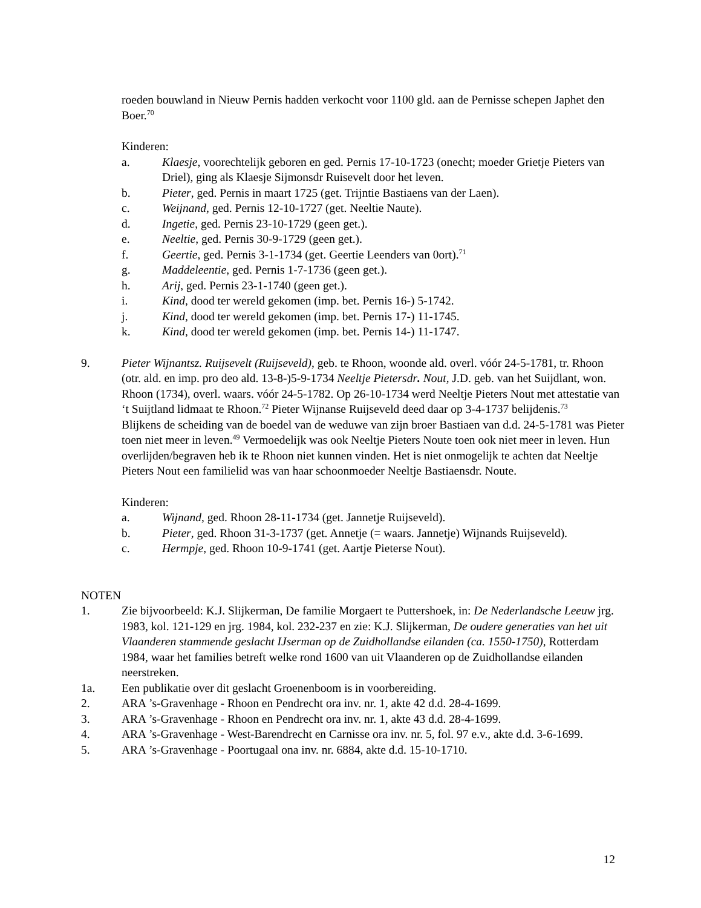roeden bouwland in Nieuw Pernis hadden verkocht voor 1100 gld. aan de Pernisse schepen Japhet den Boer.<sup>70</sup>
Kinderen:
a. Klaesje, voorechtelijk geboren en ged. Pernis 17-10-1723 (onecht; moeder Grietje Pieters van Driel), ging als Klaesje Sijmonsdr Ruisevelt door het leven.
b. Pieter, ged. Pernis in maart 1725 (get. Trijntie Bastiaens van der Laen).
c. Weijnand, ged. Pernis 12-10-1727 (get. Neeltie Naute).
d. Ingetie, ged. Pernis 23-10-1729 (geen get.).
e. Neeltie, ged. Pernis 30-9-1729 (geen get.).
f. Geertie, ged. Pernis 3-1-1734 (get. Geertie Leenders van 0ort).<sup>71</sup>
g. Maddeleentie, ged. Pernis 1-7-1736 (geen get.).
h. Arij, ged. Pernis 23-1-1740 (geen get.).
i. Kind, dood ter wereld gekomen (imp. bet. Pernis 16-) 5-1742.
j. Kind, dood ter wereld gekomen (imp. bet. Pernis 17-) 11-1745.
k. Kind, dood ter wereld gekomen (imp. bet. Pernis 14-) 11-1747.
9. Pieter Wijnantsz. Ruijsevelt (Ruijseveld), geb. te Rhoon, woonde ald. overl. vóór 24-5-1781, tr. Rhoon (otr. ald. en imp. pro deo ald. 13-8-)5-9-1734 Neeltje Pietersdr. Nout, J.D. geb. van het Suijdlant, won. Rhoon (1734), overl. waars. vóór 24-5-1782. Op 26-10-1734 werd Neeltje Pieters Nout met attestatie van ‘t Suijtland lidmaat te Rhoon.<sup>72</sup> Pieter Wijnanse Ruijseveld deed daar op 3-4-1737 belijdenis.<sup>73</sup>
Blijkens de scheiding van de boedel van de weduwe van zijn broer Bastiaen van d.d. 24-5-1781 was Pieter toen niet meer in leven.<sup>49</sup> Vermoedelijk was ook Neeltje Pieters Noute toen ook niet meer in leven. Hun overlijden/begraven heb ik te Rhoon niet kunnen vinden. Het is niet onmogelijk te achten dat Neeltje Pieters Nout een familielid was van haar schoonmoeder Neeltje Bastiaensdr. Noute.
Kinderen:
a. Wijnand, ged. Rhoon 28-11-1734 (get. Jannetje Ruijseveld).
b. Pieter, ged. Rhoon 31-3-1737 (get. Annetje (= waars. Jannetje) Wijnands Ruijseveld).
c. Hermpje, ged. Rhoon 10-9-1741 (get. Aartje Pieterse Nout).
NOTEN
1. Zie bijvoorbeeld: K.J. Slijkerman, De familie Morgaert te Puttershoek, in: De Nederlandsche Leeuw jrg. 1983, kol. 121-129 en jrg. 1984, kol. 232-237 en zie: K.J. Slijkerman, De oudere generaties van het uit Vlaanderen stammende geslacht IJserman op de Zuidhollandse eilanden (ca. 1550-1750), Rotterdam 1984, waar het families betreft welke rond 1600 van uit Vlaanderen op de Zuidhollandse eilanden neerstreken.
1a. Een publikatie over dit geslacht Groenenboom is in voorbereiding.
2. ARA ’s-Gravenhage - Rhoon en Pendrecht ora inv. nr. 1, akte 42 d.d. 28-4-1699.
3. ARA ’s-Gravenhage - Rhoon en Pendrecht ora inv. nr. 1, akte 43 d.d. 28-4-1699.
4. ARA ’s-Gravenhage - West-Barendrecht en Carnisse ora inv. nr. 5, fol. 97 e.v., akte d.d. 3-6-1699.
5. ARA ’s-Gravenhage - Poortugaal ona inv. nr. 6884, akte d.d. 15-10-1710.
12